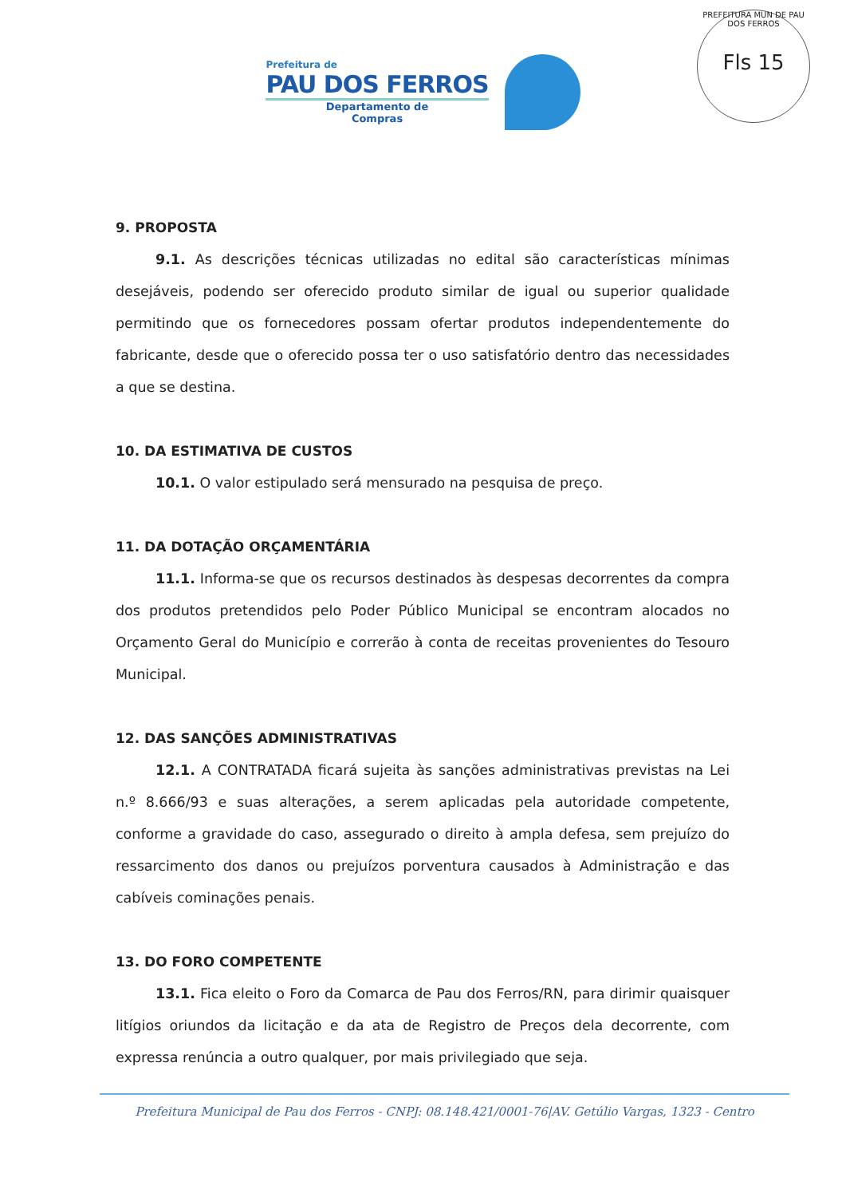Prefeitura de
PAU DOS FERROS
Departamento de
Compras
PREFEITURA MUN DE PAU DOS FERROS
Fls 15
9. PROPOSTA
9.1. As descrições técnicas utilizadas no edital são características mínimas desejáveis, podendo ser oferecido produto similar de igual ou superior qualidade permitindo que os fornecedores possam ofertar produtos independentemente do fabricante, desde que o oferecido possa ter o uso satisfatório dentro das necessidades a que se destina.
10. DA ESTIMATIVA DE CUSTOS
10.1. O valor estipulado será mensurado na pesquisa de preço.
11. DA DOTAÇÃO ORÇAMENTÁRIA
11.1. Informa-se que os recursos destinados às despesas decorrentes da compra dos produtos pretendidos pelo Poder Público Municipal se encontram alocados no Orçamento Geral do Município e correrão à conta de receitas provenientes do Tesouro Municipal.
12. DAS SANÇÕES ADMINISTRATIVAS
12.1. A CONTRATADA ficará sujeita às sanções administrativas previstas na Lei n.º 8.666/93 e suas alterações, a serem aplicadas pela autoridade competente, conforme a gravidade do caso, assegurado o direito à ampla defesa, sem prejuízo do ressarcimento dos danos ou prejuízos porventura causados à Administração e das cabíveis cominações penais.
13. DO FORO COMPETENTE
13.1. Fica eleito o Foro da Comarca de Pau dos Ferros/RN, para dirimir quaisquer litígios oriundos da licitação e da ata de Registro de Preços dela decorrente, com expressa renúncia a outro qualquer, por mais privilegiado que seja.
Prefeitura Municipal de Pau dos Ferros - CNPJ: 08.148.421/0001-76|AV. Getúlio Vargas, 1323 - Centro